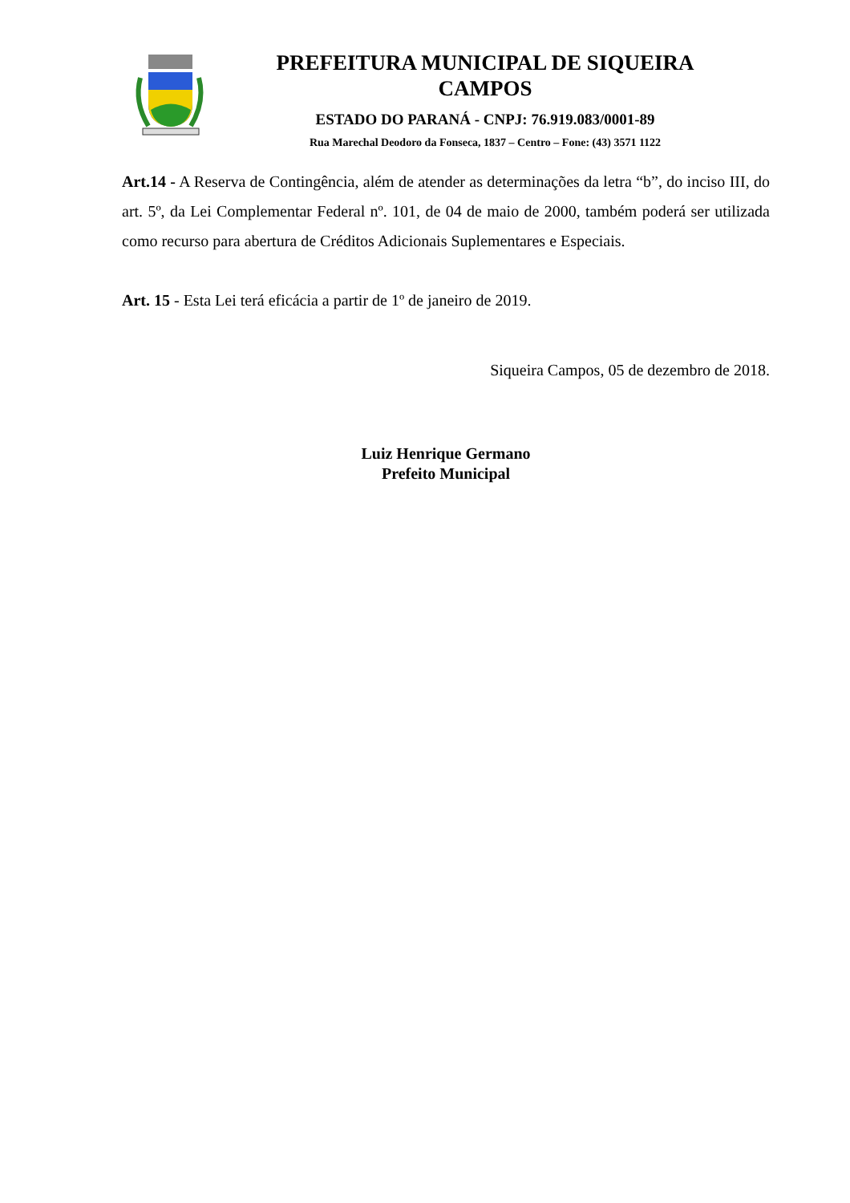PREFEITURA MUNICIPAL DE SIQUEIRA
CAMPOS
ESTADO DO PARANÁ - CNPJ: 76.919.083/0001-89
Rua Marechal Deodoro da Fonseca, 1837 – Centro – Fone: (43) 3571 1122
Art.14 - A Reserva de Contingência, além de atender as determinações da letra “b”, do inciso III, do art. 5º, da Lei Complementar Federal nº. 101, de 04 de maio de 2000, também poderá ser utilizada como recurso para abertura de Créditos Adicionais Suplementares e Especiais.
Art. 15 - Esta Lei terá eficácia a partir de 1º de janeiro de 2019.
Siqueira Campos, 05 de dezembro de 2018.
Luiz Henrique Germano
Prefeito Municipal